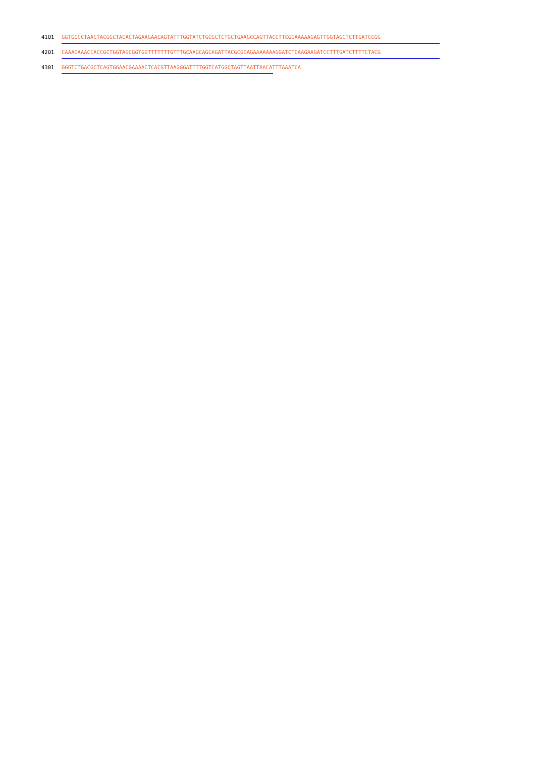4101 GGTGGCCTAACTACGGCTACACTAGAAGAACAGTATTTGGTATCTGCGCTCTGCTGAAGCCAGTTACCTTCGGAAAAAGAGTTGGTAGCTCTTGATCCGG
4201 CAAACAAACCACCGCTGGTAGCGGTGGTTTTTTTGTTTGCAAGCAGCAGATTACGCGCAGAAAAAAAGGATCTCAAGAAGATCCTTTGATCTTTTCTACG
4301 GGGTCTGACGCTCAGTGGAACGAAAACTCACGTTAAGGGATTTTGGTCATGGCTAGTTAATTAACATTTAAATCA